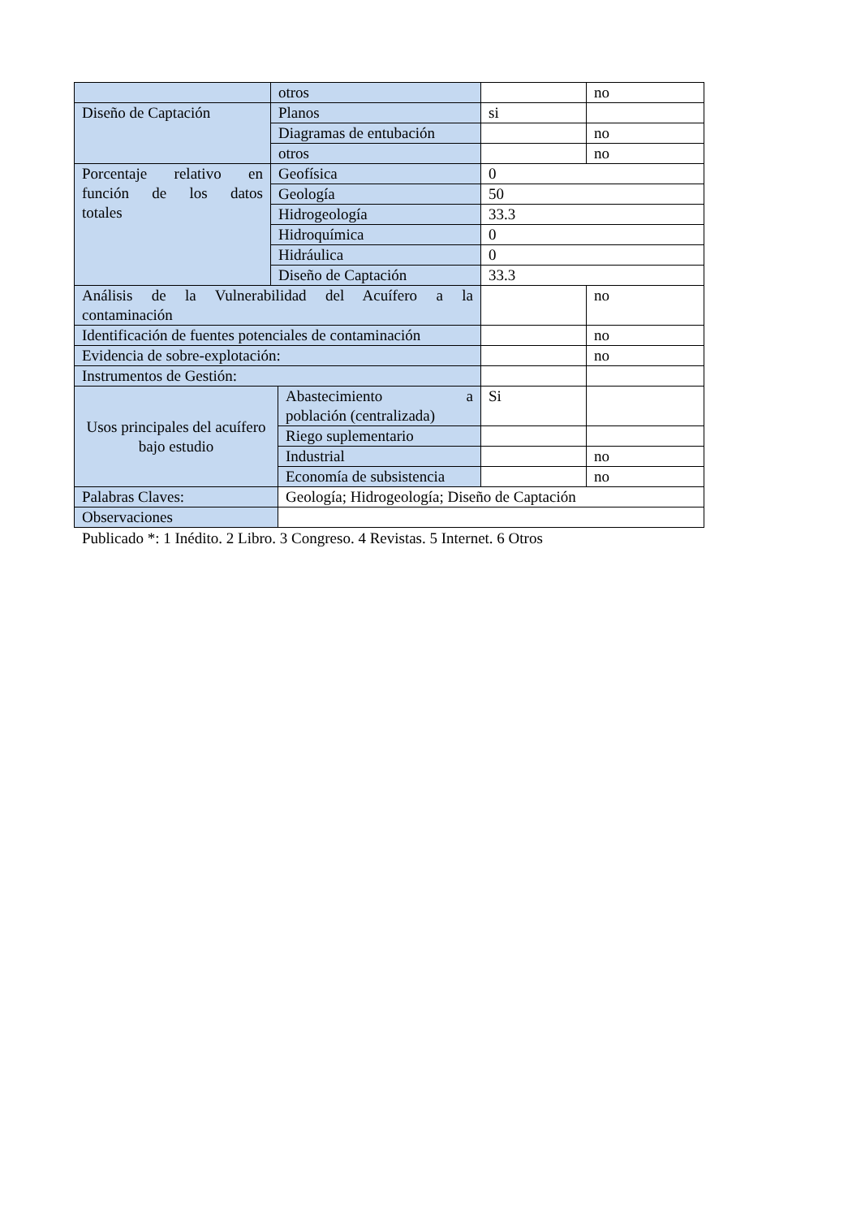| | otros | | | no |
| Diseño de Captación | Planos | | si | |
| | Diagramas de entubación | | | no |
| | otros | | | no |
| Porcentaje relativo en función de los datos totales | Geofísica | | 0 | |
| | Geología | | 50 | |
| | Hidrogeología | | 33.3 | |
| | Hidroquímica | | 0 | |
| | Hidráulica | | 0 | |
| | Diseño de Captación | | 33.3 | |
| Análisis de la Vulnerabilidad del Acuífero a la contaminación | | | | no |
| Identificación de fuentes potenciales de contaminación | | | | no |
| Evidencia de sobre-explotación: | | | | no |
| Instrumentos de Gestión: | | | | |
| Usos principales del acuífero bajo estudio | | Abastecimiento a población (centralizada) | Si | |
| | | Riego suplementario | | |
| | | Industrial | | no |
| | | Economía de subsistencia | | no |
| Palabras Claves: | | Geología; Hidrogeología; Diseño de Captación | | |
| Observaciones | | | | |
Publicado *: 1 Inédito. 2 Libro. 3 Congreso. 4 Revistas. 5 Internet. 6 Otros